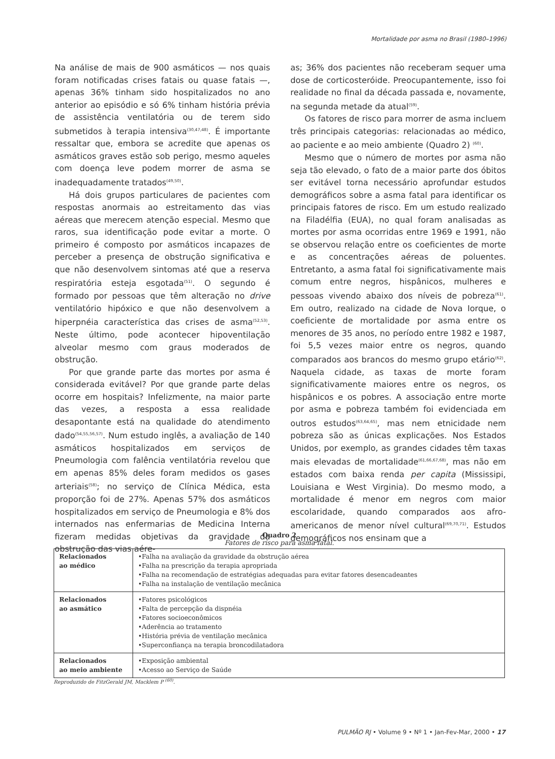Mortalidade por asma no Brasil (1980–1996)
Na análise de mais de 900 asmáticos — nos quais foram notificadas crises fatais ou quase fatais —, apenas 36% tinham sido hospitalizados no ano anterior ao episódio e só 6% tinham história prévia de assistência ventilatória ou de terem sido submetidos à terapia intensiva<sup>(30,47,48)</sup>. É importante ressaltar que, embora se acredite que apenas os asmáticos graves estão sob perigo, mesmo aqueles com doença leve podem morrer de asma se inadequadamente tratados<sup>(49,50)</sup>.
Há dois grupos particulares de pacientes com respostas anormais ao estreitamento das vias aéreas que merecem atenção especial. Mesmo que raros, sua identificação pode evitar a morte. O primeiro é composto por asmáticos incapazes de perceber a presença de obstrução significativa e que não desenvolvem sintomas até que a reserva respiratória esteja esgotada<sup>(51)</sup>. O segundo é formado por pessoas que têm alteração no drive ventilatório hipóxico e que não desenvolvem a hiperpnéia característica das crises de asma<sup>(52,53)</sup>. Neste último, pode acontecer hipoventilação alveolar mesmo com graus moderados de obstrução.
Por que grande parte das mortes por asma é considerada evitável? Por que grande parte delas ocorre em hospitais? Infelizmente, na maior parte das vezes, a resposta a essa realidade desapontante está na qualidade do atendimento dado<sup>(54,55,56,57)</sup>. Num estudo inglês, a avaliação de 140 asmáticos hospitalizados em serviços de Pneumologia com falência ventilatória revelou que em apenas 85% deles foram medidos os gases arteriais<sup>(58)</sup>; no serviço de Clínica Médica, esta proporção foi de 27%. Apenas 57% dos asmáticos hospitalizados em serviço de Pneumologia e 8% dos internados nas enfermarias de Medicina Interna fizeram medidas objetivas da gravidade da obstrução das vias aére-
as; 36% dos pacientes não receberam sequer uma dose de corticosteróide. Preocupantemente, isso foi realidade no final da década passada e, novamente, na segunda metade da atual<sup>(59)</sup>.
Os fatores de risco para morrer de asma incluem três principais categorias: relacionadas ao médico, ao paciente e ao meio ambiente (Quadro 2) <sup>(60)</sup>.
Mesmo que o número de mortes por asma não seja tão elevado, o fato de a maior parte dos óbitos ser evitável torna necessário aprofundar estudos demográficos sobre a asma fatal para identificar os principais fatores de risco. Em um estudo realizado na Filadélfia (EUA), no qual foram analisadas as mortes por asma ocorridas entre 1969 e 1991, não se observou relação entre os coeficientes de morte e as concentrações aéreas de poluentes. Entretanto, a asma fatal foi significativamente mais comum entre negros, hispânicos, mulheres e pessoas vivendo abaixo dos níveis de pobreza<sup>(61)</sup>. Em outro, realizado na cidade de Nova Iorque, o coeficiente de mortalidade por asma entre os menores de 35 anos, no período entre 1982 e 1987, foi 5,5 vezes maior entre os negros, quando comparados aos brancos do mesmo grupo etário<sup>(62)</sup>. Naquela cidade, as taxas de morte foram significativamente maiores entre os negros, os hispânicos e os pobres. A associação entre morte por asma e pobreza também foi evidenciada em outros estudos<sup>(63,64,65)</sup>, mas nem etnicidade nem pobreza são as únicas explicações. Nos Estados Unidos, por exemplo, as grandes cidades têm taxas mais elevadas de mortalidade<sup>(61,66,67,68)</sup>, mas não em estados com baixa renda per capita (Mississipi, Louisiana e West Virginia). Do mesmo modo, a mortalidade é menor em negros com maior escolaridade, quando comparados aos afro-americanos de menor nível cultural<sup>(69,70,71)</sup>. Estudos demográficos nos ensinam que a
Quadro 2
Fatores de risco para asma fatal.
| Relacionados ao médico | •Falha na avaliação da gravidade da obstrução aérea •Falha na prescrição da terapia apropriada •Falha na recomendação de estratégias adequadas para evitar fatores desencadeantes •Falha na instalação de ventilação mecânica |
| Relacionados ao asmático | •Fatores psicológicos •Falta de percepção da dispnéia •Fatores socioeconômicos •Aderência ao tratamento •História prévia de ventilação mecânica •Superconfiança na terapia broncodilatadora |
| Relacionados ao meio ambiente | •Exposição ambiental •Acesso ao Serviço de Saúde |
Reproduzido de FitzGerald JM, Macklem P <sup>(60)</sup>.
PULMÃO RJ • Volume 9 • Nº 1 • Jan-Fev-Mar, 2000 • 17